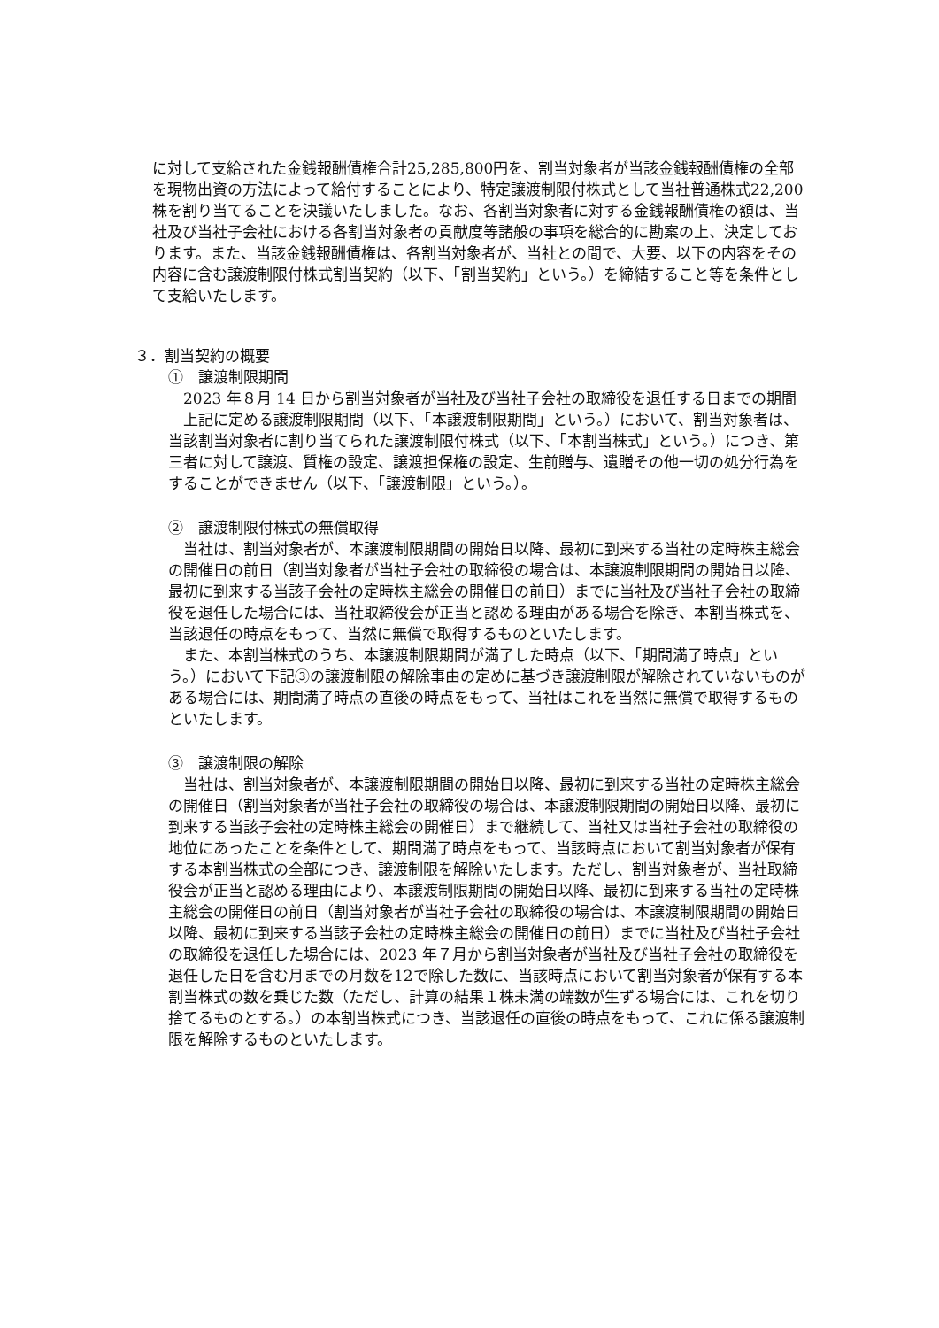に対して支給された金銭報酬債権合計25,285,800円を、割当対象者が当該金銭報酬債権の全部を現物出資の方法によって給付することにより、特定譲渡制限付株式として当社普通株式22,200株を割り当てることを決議いたしました。なお、各割当対象者に対する金銭報酬債権の額は、当社及び当社子会社における各割当対象者の貢献度等諸般の事項を総合的に勘案の上、決定しております。また、当該金銭報酬債権は、各割当対象者が、当社との間で、大要、以下の内容をその内容に含む譲渡制限付株式割当契約（以下、「割当契約」という。）を締結すること等を条件として支給いたします。
３．割当契約の概要
①　譲渡制限期間
2023 年８月 14 日から割当対象者が当社及び当社子会社の取締役を退任する日までの期間
上記に定める譲渡制限期間（以下、「本譲渡制限期間」という。）において、割当対象者は、当該割当対象者に割り当てられた譲渡制限付株式（以下、「本割当株式」という。）につき、第三者に対して譲渡、質権の設定、譲渡担保権の設定、生前贈与、遺贈その他一切の処分行為をすることができません（以下、「譲渡制限」という。）。
②　譲渡制限付株式の無償取得
当社は、割当対象者が、本譲渡制限期間の開始日以降、最初に到来する当社の定時株主総会の開催日の前日（割当対象者が当社子会社の取締役の場合は、本譲渡制限期間の開始日以降、最初に到来する当該子会社の定時株主総会の開催日の前日）までに当社及び当社子会社の取締役を退任した場合には、当社取締役会が正当と認める理由がある場合を除き、本割当株式を、当該退任の時点をもって、当然に無償で取得するものといたします。
また、本割当株式のうち、本譲渡制限期間が満了した時点（以下、「期間満了時点」という。）において下記③の譲渡制限の解除事由の定めに基づき譲渡制限が解除されていないものがある場合には、期間満了時点の直後の時点をもって、当社はこれを当然に無償で取得するものといたします。
③　譲渡制限の解除
当社は、割当対象者が、本譲渡制限期間の開始日以降、最初に到来する当社の定時株主総会の開催日（割当対象者が当社子会社の取締役の場合は、本譲渡制限期間の開始日以降、最初に到来する当該子会社の定時株主総会の開催日）まで継続して、当社又は当社子会社の取締役の地位にあったことを条件として、期間満了時点をもって、当該時点において割当対象者が保有する本割当株式の全部につき、譲渡制限を解除いたします。ただし、割当対象者が、当社取締役会が正当と認める理由により、本譲渡制限期間の開始日以降、最初に到来する当社の定時株主総会の開催日の前日（割当対象者が当社子会社の取締役の場合は、本譲渡制限期間の開始日以降、最初に到来する当該子会社の定時株主総会の開催日の前日）までに当社及び当社子会社の取締役を退任した場合には、2023 年７月から割当対象者が当社及び当社子会社の取締役を退任した日を含む月までの月数を12で除した数に、当該時点において割当対象者が保有する本割当株式の数を乗じた数（ただし、計算の結果１株未満の端数が生ずる場合には、これを切り捨てるものとする。）の本割当株式につき、当該退任の直後の時点をもって、これに係る譲渡制限を解除するものといたします。